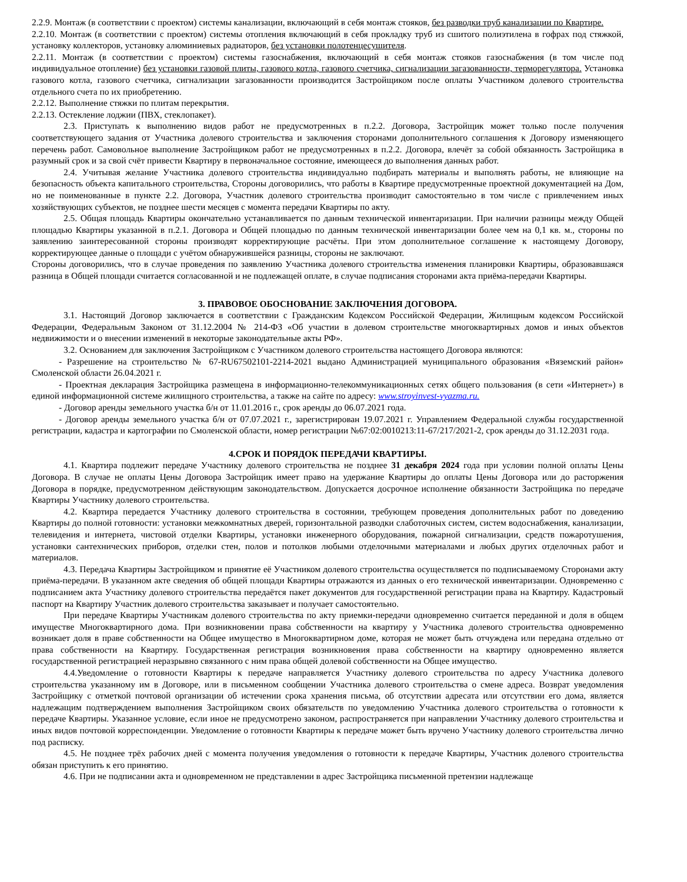2.2.9. Монтаж (в соответствии с проектом) системы канализации, включающий в себя монтаж стояков, без разводки труб канализации по Квартире.
2.2.10. Монтаж (в соответствии с проектом) системы отопления включающий в себя прокладку труб из сшитого полиэтилена в гофрах под стяжкой, установку коллекторов, установку алюминиевых радиаторов, без установки полотенцесушителя.
2.2.11. Монтаж (в соответствии с проектом) системы газоснабжения, включающий в себя монтаж стояков газоснабжения (в том числе под индивидуальное отопление) без установки газовой плиты, газового котла, газового счетчика, сигнализации загазованности, терморегулятора. Установка газового котла, газового счетчика, сигнализации загазованности производится Застройщиком после оплаты Участником долевого строительства отдельного счета по их приобретению.
2.2.12. Выполнение стяжки по плитам перекрытия.
2.2.13. Остекление лоджии (ПВХ, стеклопакет).
2.3. Приступать к выполнению видов работ не предусмотренных в п.2.2. Договора, Застройщик может только после получения соответствующего задания от Участника долевого строительства и заключения сторонами дополнительного соглашения к Договору изменяющего перечень работ. Самовольное выполнение Застройщиком работ не предусмотренных в п.2.2. Договора, влечёт за собой обязанность Застройщика в разумный срок и за свой счёт привести Квартиру в первоначальное состояние, имеющееся до выполнения данных работ.
2.4. Учитывая желание Участника долевого строительства индивидуально подбирать материалы и выполнять работы, не влияющие на безопасность объекта капитального строительства, Стороны договорились, что работы в Квартире предусмотренные проектной документацией на Дом, но не поименованные в пункте 2.2. Договора, Участник долевого строительства производит самостоятельно в том числе с привлечением иных хозяйствующих субъектов, не позднее шести месяцев с момента передачи Квартиры по акту.
2.5. Общая площадь Квартиры окончательно устанавливается по данным технической инвентаризации. При наличии разницы между Общей площадью Квартиры указанной в п.2.1. Договора и Общей площадью по данным технической инвентаризации более чем на 0,1 кв. м., стороны по заявлению заинтересованной стороны производят корректирующие расчёты. При этом дополнительное соглашение к настоящему Договору, корректирующее данные о площади с учётом обнаружившейся разницы, стороны не заключают.
Стороны договорились, что в случае проведения по заявлению Участника долевого строительства изменения планировки Квартиры, образовавшаяся разница в Общей площади считается согласованной и не подлежащей оплате, в случае подписания сторонами акта приёма-передачи Квартиры.
3. ПРАВОВОЕ ОБОСНОВАНИЕ ЗАКЛЮЧЕНИЯ ДОГОВОРА.
3.1. Настоящий Договор заключается в соответствии с Гражданским Кодексом Российской Федерации, Жилищным кодексом Российской Федерации, Федеральным Законом от 31.12.2004 № 214-ФЗ «Об участии в долевом строительстве многоквартирных домов и иных объектов недвижимости и о внесении изменений в некоторые законодательные акты РФ».
3.2. Основанием для заключения Застройщиком с Участником долевого строительства настоящего Договора являются:
- Разрешение на строительство № 67-RU67502101-2214-2021 выдано Администрацией муниципального образования «Вяземский район» Смоленской области 26.04.2021 г.
- Проектная декларация Застройщика размещена в информационно-телекоммуникационных сетях общего пользования (в сети «Интернет») в единой информационной системе жилищного строительства, а также на сайте по адресу: www.stroyinvest-vyazma.ru.
- Договор аренды земельного участка б/н от 11.01.2016 г., срок аренды до 06.07.2021 года.
- Договор аренды земельного участка б/н от 07.07.2021 г., зарегистрирован 19.07.2021 г. Управлением Федеральной службы государственной регистрации, кадастра и картографии по Смоленской области, номер регистрации №67:02:0010213:11-67/217/2021-2, срок аренды до 31.12.2031 года.
4.СРОК И ПОРЯДОК ПЕРЕДАЧИ КВАРТИРЫ.
4.1. Квартира подлежит передаче Участнику долевого строительства не позднее 31 декабря 2024 года при условии полной оплаты Цены Договора. В случае не оплаты Цены Договора Застройщик имеет право на удержание Квартиры до оплаты Цены Договора или до расторжения Договора в порядке, предусмотренном действующим законодательством. Допускается досрочное исполнение обязанности Застройщика по передаче Квартиры Участнику долевого строительства.
4.2. Квартира передается Участнику долевого строительства в состоянии, требующем проведения дополнительных работ по доведению Квартиры до полной готовности: установки межкомнатных дверей, горизонтальной разводки слаботочных систем, систем водоснабжения, канализации, телевидения и интернета, чистовой отделки Квартиры, установки инженерного оборудования, пожарной сигнализации, средств пожаротушения, установки сантехнических приборов, отделки стен, полов и потолков любыми отделочными материалами и любых других отделочных работ и материалов.
4.3. Передача Квартиры Застройщиком и принятие её Участником долевого строительства осуществляется по подписываемому Сторонами акту приёма-передачи. В указанном акте сведения об общей площади Квартиры отражаются из данных о его технической инвентаризации. Одновременно с подписанием акта Участнику долевого строительства передаётся пакет документов для государственной регистрации права на Квартиру. Кадастровый паспорт на Квартиру Участник долевого строительства заказывает и получает самостоятельно.
При передаче Квартиры Участникам долевого строительства по акту приемки-передачи одновременно считается переданной и доля в общем имуществе Многоквартирного дома. При возникновении права собственности на квартиру у Участника долевого строительства одновременно возникает доля в праве собственности на Общее имущество в Многоквартирном доме, которая не может быть отчуждена или передана отдельно от права собственности на Квартиру. Государственная регистрация возникновения права собственности на квартиру одновременно является государственной регистрацией неразрывно связанного с ним права общей долевой собственности на Общее имущество.
4.4.Уведомление о готовности Квартиры к передаче направляется Участнику долевого строительства по адресу Участника долевого строительства указанному им в Договоре, или в письменном сообщении Участника долевого строительства о смене адреса. Возврат уведомления Застройщику с отметкой почтовой организации об истечении срока хранения письма, об отсутствии адресата или отсутствии его дома, является надлежащим подтверждением выполнения Застройщиком своих обязательств по уведомлению Участника долевого строительства о готовности к передаче Квартиры. Указанное условие, если иное не предусмотрено законом, распространяется при направлении Участнику долевого строительства и иных видов почтовой корреспонденции. Уведомление о готовности Квартиры к передаче может быть вручено Участнику долевого строительства лично под расписку.
4.5. Не позднее трёх рабочих дней с момента получения уведомления о готовности к передаче Квартиры, Участник долевого строительства обязан приступить к его принятию.
4.6. При не подписании акта и одновременном не представлении в адрес Застройщика письменной претензии надлежаще